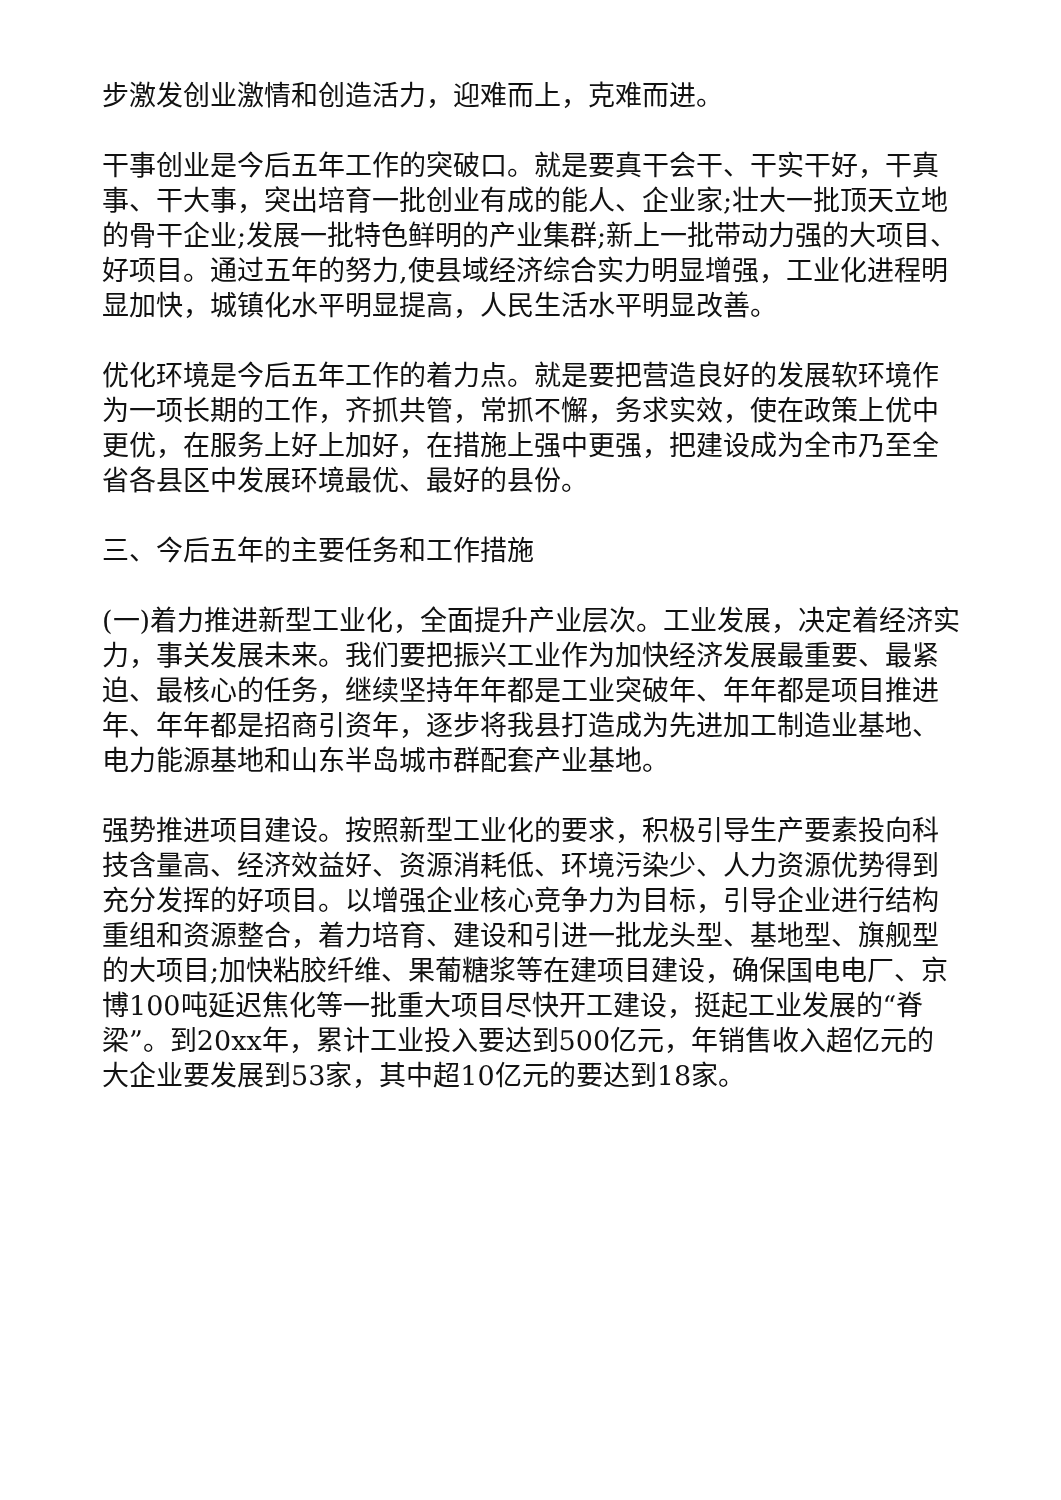步激发创业激情和创造活力，迎难而上，克难而进。
干事创业是今后五年工作的突破口。就是要真干会干、干实干好，干真事、干大事，突出培育一批创业有成的能人、企业家;壮大一批顶天立地的骨干企业;发展一批特色鲜明的产业集群;新上一批带动力强的大项目、好项目。通过五年的努力,使县域经济综合实力明显增强，工业化进程明显加快，城镇化水平明显提高，人民生活水平明显改善。
优化环境是今后五年工作的着力点。就是要把营造良好的发展软环境作为一项长期的工作，齐抓共管，常抓不懈，务求实效，使在政策上优中更优，在服务上好上加好，在措施上强中更强，把建设成为全市乃至全省各县区中发展环境最优、最好的县份。
三、今后五年的主要任务和工作措施
(一)着力推进新型工业化，全面提升产业层次。工业发展，决定着经济实力，事关发展未来。我们要把振兴工业作为加快经济发展最重要、最紧迫、最核心的任务，继续坚持年年都是工业突破年、年年都是项目推进年、年年都是招商引资年，逐步将我县打造成为先进加工制造业基地、电力能源基地和山东半岛城市群配套产业基地。
强势推进项目建设。按照新型工业化的要求，积极引导生产要素投向科技含量高、经济效益好、资源消耗低、环境污染少、人力资源优势得到充分发挥的好项目。以增强企业核心竞争力为目标，引导企业进行结构重组和资源整合，着力培育、建设和引进一批龙头型、基地型、旗舰型的大项目;加快粘胶纤维、果葡糖浆等在建项目建设，确保国电电厂、京博100吨延迟焦化等一批重大项目尽快开工建设，挺起工业发展的“脊梁”。到20xx年，累计工业投入要达到500亿元，年销售收入超亿元的大企业要发展到53家，其中超10亿元的要达到18家。